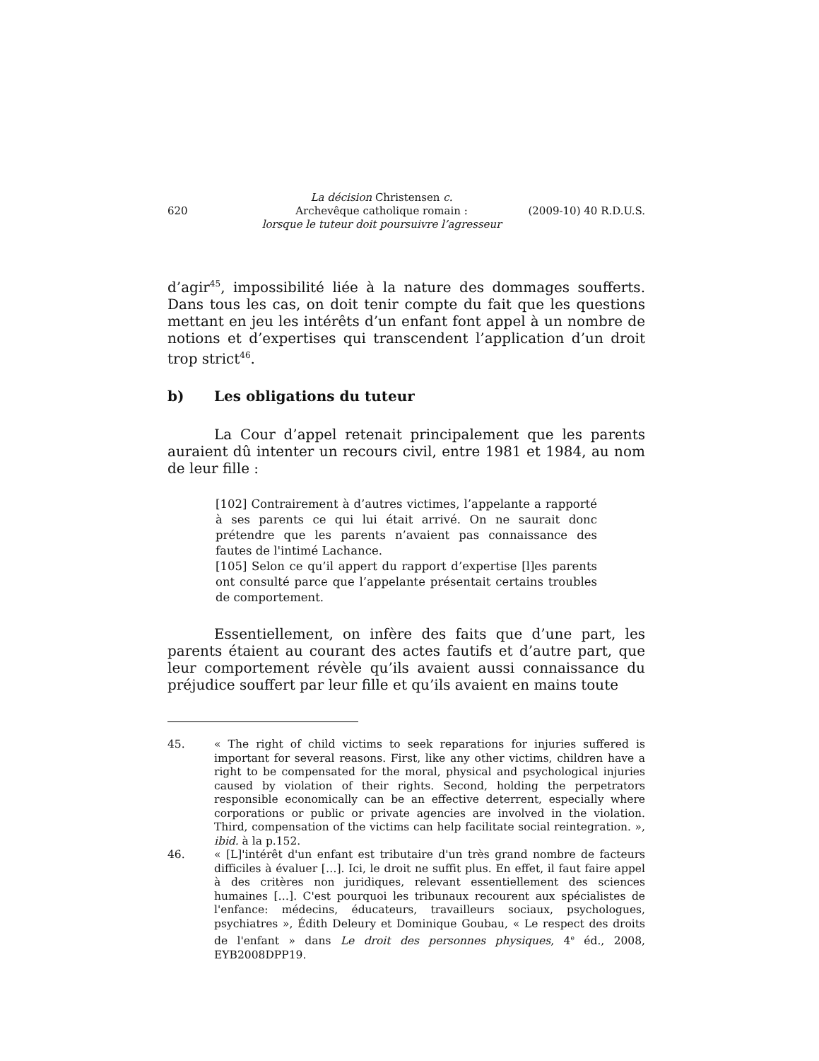620
La décision Christensen c.
Archevêque catholique romain :
lorsque le tuteur doit poursuivre l’agresseur
(2009-10) 40 R.D.U.S.
d’agir<sup>45</sup>, impossibilité liée à la nature des dommages soufferts. Dans tous les cas, on doit tenir compte du fait que les questions mettant en jeu les intérêts d’un enfant font appel à un nombre de notions et d’expertises qui transcendent l’application d’un droit trop strict<sup>46</sup>.
b) Les obligations du tuteur
La Cour d’appel retenait principalement que les parents auraient dû intenter un recours civil, entre 1981 et 1984, au nom de leur fille :
[102] Contrairement à d’autres victimes, l’appelante a rapporté à ses parents ce qui lui était arrivé. On ne saurait donc prétendre que les parents n’avaient pas connaissance des fautes de l'intimé Lachance.
[105] Selon ce qu’il appert du rapport d’expertise [l]es parents ont consulté parce que l’appelante présentait certains troubles de comportement.
Essentiellement, on infère des faits que d’une part, les parents étaient au courant des actes fautifs et d’autre part, que leur comportement révèle qu’ils avaient aussi connaissance du préjudice souffert par leur fille et qu’ils avaient en mains toute
45. « The right of child victims to seek reparations for injuries suffered is important for several reasons. First, like any other victims, children have a right to be compensated for the moral, physical and psychological injuries caused by violation of their rights. Second, holding the perpetrators responsible economically can be an effective deterrent, especially where corporations or public or private agencies are involved in the violation. Third, compensation of the victims can help facilitate social reintegration. », ibid. à la p.152.
46. « [L]'intérêt d'un enfant est tributaire d'un très grand nombre de facteurs difficiles à évaluer […]. Ici, le droit ne suffit plus. En effet, il faut faire appel à des critères non juridiques, relevant essentiellement des sciences humaines […]. C'est pourquoi les tribunaux recourent aux spécialistes de l'enfance: médecins, éducateurs, travailleurs sociaux, psychologues, psychiatres », Édith Deleury et Dominique Goubau, « Le respect des droits de l'enfant » dans Le droit des personnes physiques, 4<sup>e</sup> éd., 2008, EYB2008DPP19.